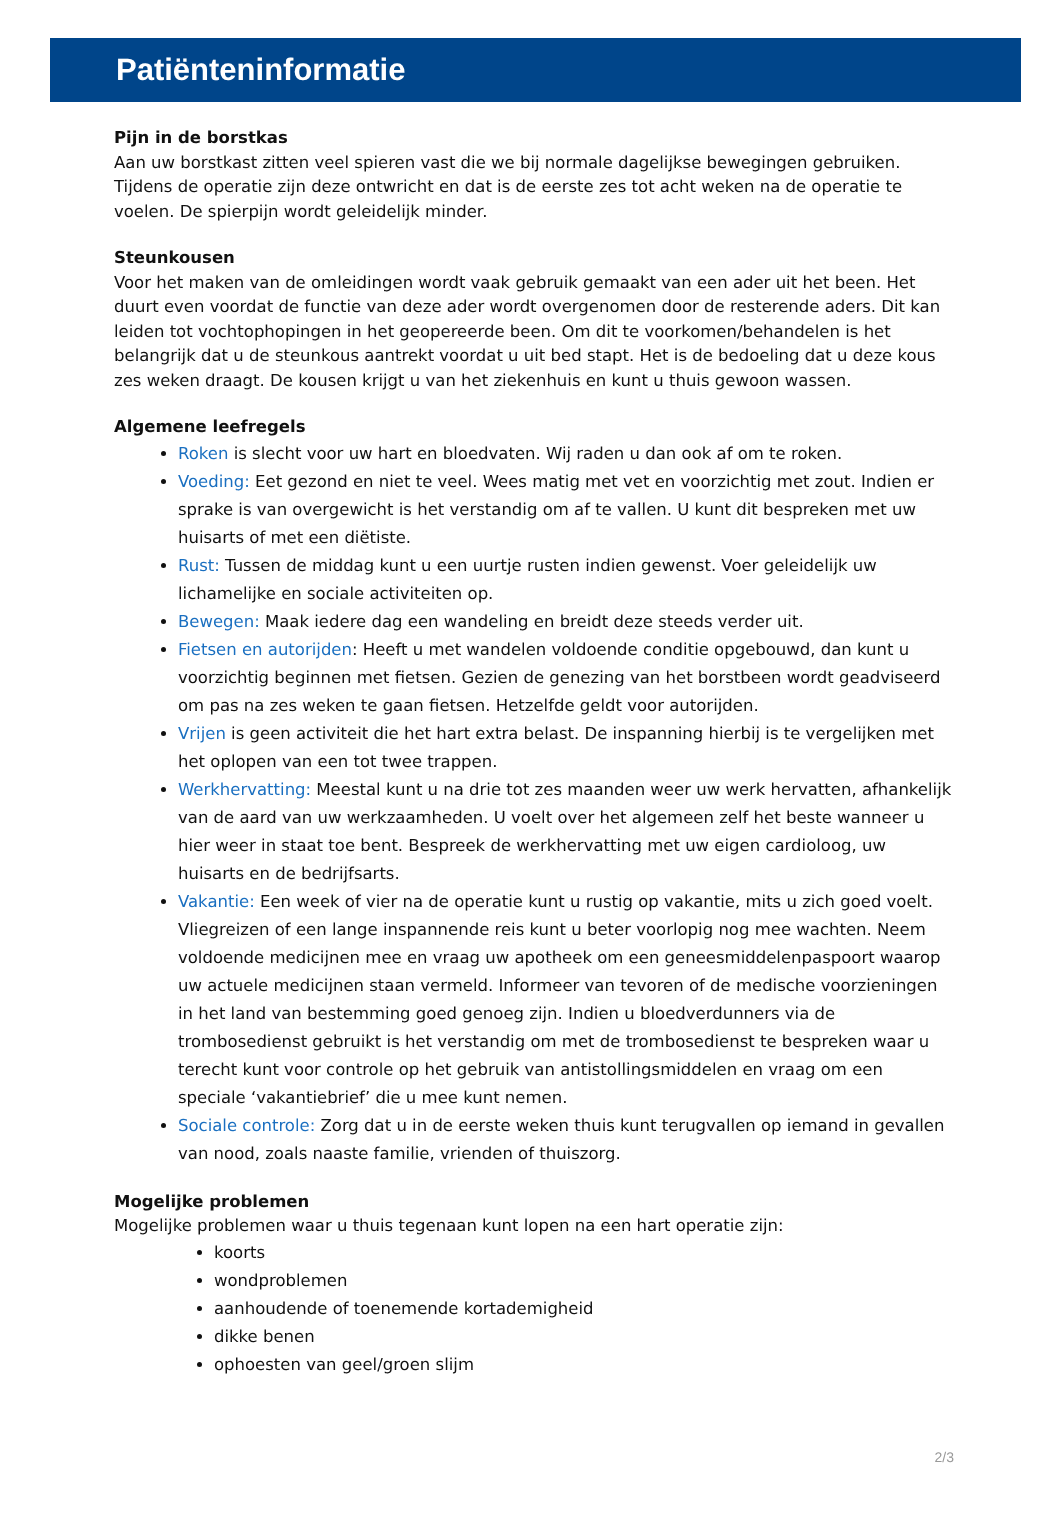Patiënteninformatie
Pijn in de borstkas
Aan uw borstkast zitten veel spieren vast die we bij normale dagelijkse bewegingen gebruiken. Tijdens de operatie zijn deze ontwricht en dat is de eerste zes tot acht weken na de operatie te voelen. De spierpijn wordt geleidelijk minder.
Steunkousen
Voor het maken van de omleidingen wordt vaak gebruik gemaakt van een ader uit het been. Het duurt even voordat de functie van deze ader wordt overgenomen door de resterende aders. Dit kan leiden tot vochtophopingen in het geopereerde been. Om dit te voorkomen/behandelen is het belangrijk dat u de steunkous aantrekt voordat u uit bed stapt. Het is de bedoeling dat u deze kous zes weken draagt. De kousen krijgt u van het ziekenhuis en kunt u thuis gewoon wassen.
Algemene leefregels
Roken is slecht voor uw hart en bloedvaten. Wij raden u dan ook af om te roken.
Voeding: Eet gezond en niet te veel. Wees matig met vet en voorzichtig met zout. Indien er sprake is van overgewicht is het verstandig om af te vallen. U kunt dit bespreken met uw huisarts of met een diëtiste.
Rust: Tussen de middag kunt u een uurtje rusten indien gewenst. Voer geleidelijk uw lichamelijke en sociale activiteiten op.
Bewegen: Maak iedere dag een wandeling en breidt deze steeds verder uit.
Fietsen en autorijden: Heeft u met wandelen voldoende conditie opgebouwd, dan kunt u voorzichtig beginnen met fietsen. Gezien de genezing van het borstbeen wordt geadviseerd om pas na zes weken te gaan fietsen. Hetzelfde geldt voor autorijden.
Vrijen is geen activiteit die het hart extra belast. De inspanning hierbij is te vergelijken met het oplopen van een tot twee trappen.
Werkhervatting: Meestal kunt u na drie tot zes maanden weer uw werk hervatten, afhankelijk van de aard van uw werkzaamheden. U voelt over het algemeen zelf het beste wanneer u hier weer in staat toe bent. Bespreek de werkhervatting met uw eigen cardioloog, uw huisarts en de bedrijfsarts.
Vakantie: Een week of vier na de operatie kunt u rustig op vakantie, mits u zich goed voelt. Vliegreizen of een lange inspannende reis kunt u beter voorlopig nog mee wachten. Neem voldoende medicijnen mee en vraag uw apotheek om een geneesmiddelenpaspoort waarop uw actuele medicijnen staan vermeld. Informeer van tevoren of de medische voorzieningen in het land van bestemming goed genoeg zijn. Indien u bloedverdunners via de trombosedienst gebruikt is het verstandig om met de trombosedienst te bespreken waar u terecht kunt voor controle op het gebruik van antistollingsmiddelen en vraag om een speciale ‘vakantiebrief’ die u mee kunt nemen.
Sociale controle: Zorg dat u in de eerste weken thuis kunt terugvallen op iemand in gevallen van nood, zoals naaste familie, vrienden of thuiszorg.
Mogelijke problemen
Mogelijke problemen waar u thuis tegenaan kunt lopen na een hart operatie zijn:
koorts
wondproblemen
aanhoudende of toenemende kortademigheid
dikke benen
ophoesten van geel/groen slijm
2/3